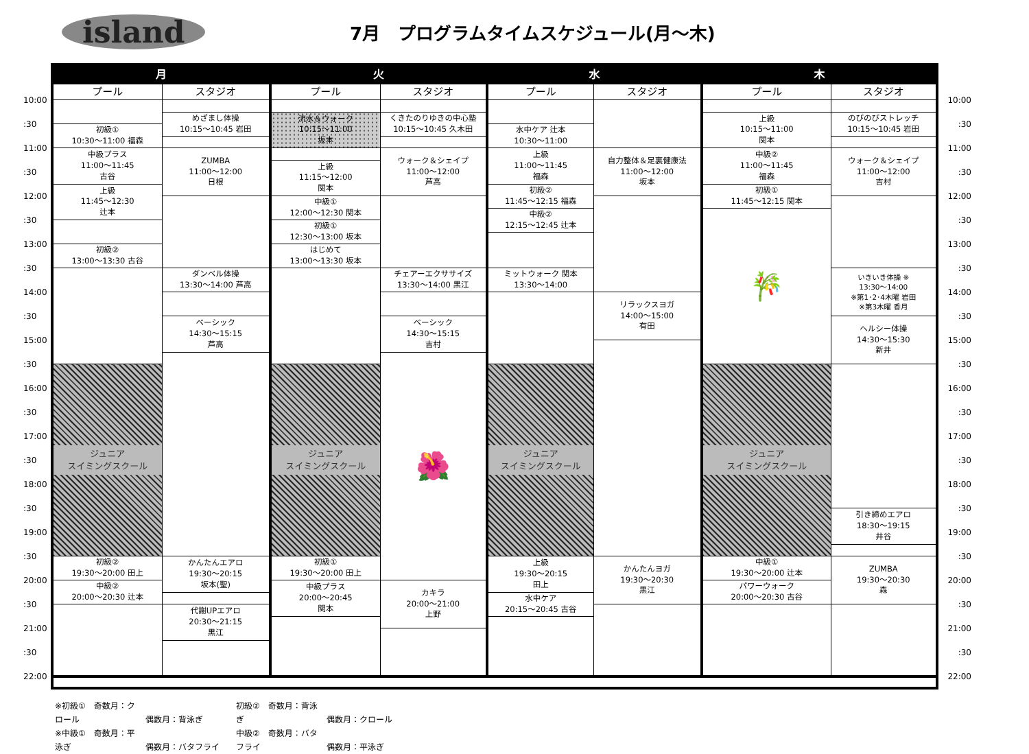island
7月　プログラムタイムスケジュール(月～木)
| | 月 | | 火 | | 水 | | 木 | | |
| --- | --- | --- | --- | --- | --- | --- | --- | --- | --- |
| | プール | スタジオ | プール | スタジオ | プール | スタジオ | プール | スタジオ | |
| 10:00 | | | | | | | | | 10:00 |
| | | めざまし体操 10:15～10:45 岩田 | 流水＆ウォーク 10:15～11:00 坂本 | くきたのりゆきの中心塾 10:15～10:45 久木田 | | | 上級 10:15～11:00 関本 | のびのびストレッチ 10:15～10:45 岩田 | |
| :30 | 初級① 10:30～11:00 福森 | | | | 水中ケア 辻本 10:30～11:00 | | | | :30 |
| 11:00 | 中級プラス 11:00～11:45 古谷 | ZUMBA 11:00～12:00 日根 | | ウォーク＆シェイプ 11:00～12:00 芦高 | 上級 11:00～11:45 福森 | 自力整体＆足裏健康法 11:00～12:00 坂本 | 中級② 11:00～11:45 福森 | ウォーク＆シェイプ 11:00～12:00 吉村 | 11:00 |
| | | | 上級 11:15～12:00 関本 | | | | | | |
| :30 | | | | | | | | | :30 |
| | 上級 11:45～12:30 辻本 | | | | 初級② 11:45～12:15 福森 | | 初級① 11:45～12:15 関本 | | |
| 12:00 | | | 中級① 12:00～12:30 関本 | | | | | | 12:00 |
| | | | | | 中級② 12:15～12:45 辻本 | | 🎋 | | |
| :30 | | | 初級① 12:30～13:00 坂本 | | | | | | :30 |
| 13:00 | 初級② 13:00～13:30 古谷 | | はじめて 13:00～13:30 坂本 | | | | | | 13:00 |
| :30 | | ダンベル体操 13:30～14:00 芦高 | | チェアーエクササイズ 13:30～14:00 黒江 | ミットウォーク 関本 13:30～14:00 | | | いきいき体操 ※ 13:30～14:00 ※第1･2･4木曜 岩田 ※第3木曜 香月 | :30 |
| 14:00 | | | | | | リラックスヨガ 14:00～15:00 有田 | | | 14:00 |
| :30 | | ベーシック 14:30～15:15 芦高 | | ベーシック 14:30～15:15 吉村 | | | | ヘルシー体操 14:30～15:30 新井 | :30 |
| 15:00 | | | | | | | | | 15:00 |
| | | | | 🌺 | | | | | |
| :30 | ジュニア スイミングスクール | | ジュニア スイミングスクール | | ジュニア スイミングスクール | | ジュニア スイミングスクール | | :30 |
| 16:00 | | | | | | | | | 16:00 |
| :30 | | | | | | | | | :30 |
| 17:00 | | | | | | | | | 17:00 |
| :30 | | | | | | | | | :30 |
| 18:00 | | | | | | | | | 18:00 |
| :30 | | | | | | | | 引き締めエアロ 18:30～19:15 井谷 | :30 |
| 19:00 | | | | | | | | | 19:00 |
| :30 | 初級② 19:30～20:00 田上 | かんたんエアロ 19:30～20:15 坂本(聖) | 初級① 19:30～20:00 田上 | | 上級 19:30～20:15 田上 | かんたんヨガ 19:30～20:30 黒江 | 中級① 19:30～20:00 辻本 | ZUMBA 19:30～20:30 森 | :30 |
| 20:00 | 中級② 20:00～20:30 辻本 | | 中級プラス 20:00～20:45 関本 | カキラ 20:00～21:00 上野 | | | パワーウォーク 20:00～20:30 古谷 | | 20:00 |
| | | | | | 水中ケア 20:15～20:45 古谷 | | | | |
| :30 | | 代謝UPエアロ 20:30～21:15 黒江 | | | | | | | :30 |
| 21:00 | | | | | | | | | 21:00 |
| :30 | | | | | | | | | :30 |
| 22:00 | | | | | | | | | 22:00 |
※初級①　奇数月：クロール　偶数月：背泳ぎ　初級②　奇数月：背泳ぎ　偶数月：クロール
※中級①　奇数月：平泳ぎ　偶数月：バタフライ　中級②　奇数月：バタフライ　偶数月：平泳ぎ